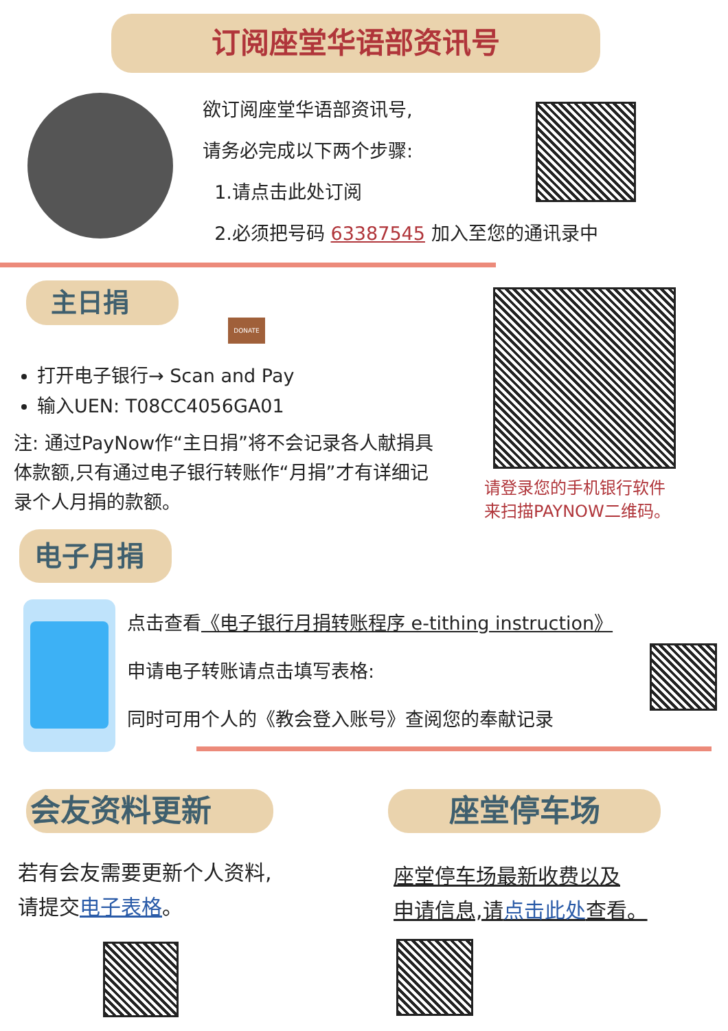订阅座堂华语部资讯号
欲订阅座堂华语部资讯号,
请务必完成以下两个步骤:
1.请点击此处订阅
2.必须把号码 63387545 加入至您的通讯录中
主日捐
DONATE
请登录您的手机银行软件
来扫描PAYNOW二维码。
打开电子银行→ Scan and Pay
输入UEN: T08CC4056GA01
注: 通过PayNow作“主日捐”将不会记录各人献捐具体款额,只有通过电子银行转账作“月捐”才有详细记录个人月捐的款额。
电子月捐
点击查看《电子银行月捐转账程序 e-tithing instruction》
申请电子转账请点击填写表格:
同时可用个人的《教会登入账号》查阅您的奉献记录
会友资料更新 座堂停车场
若有会友需要更新个人资料,
请提交电子表格。
座堂停车场最新收费以及
申请信息,请点击此处查看。